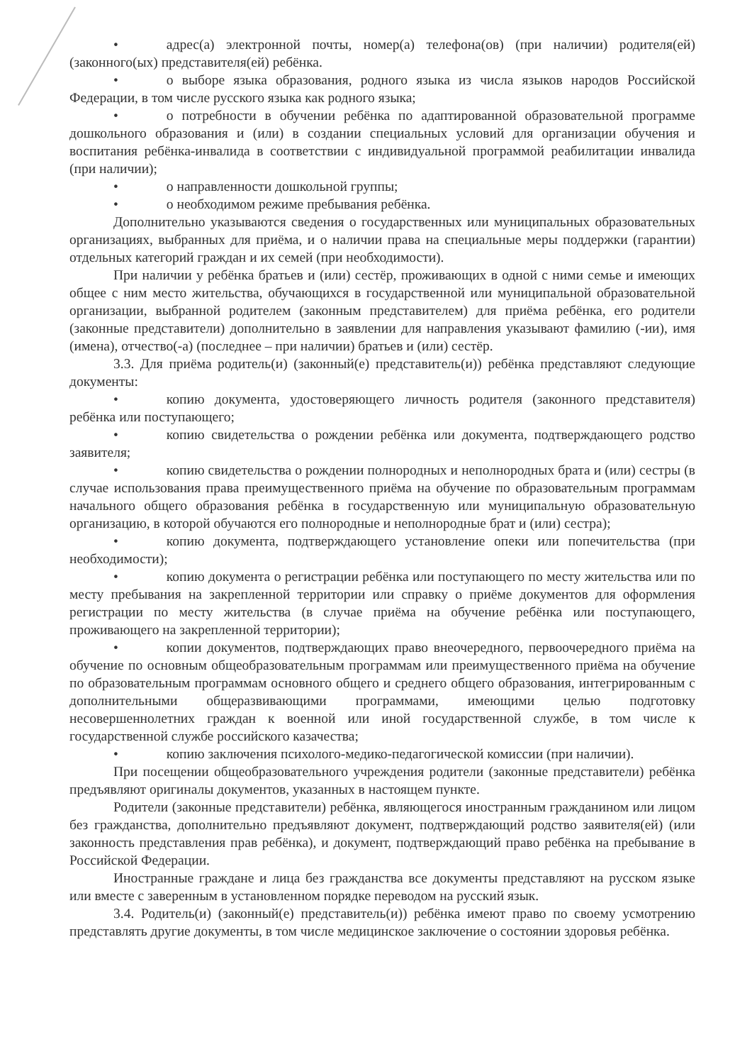• адрес(а) электронной почты, номер(а) телефона(ов) (при наличии) родителя(ей) (законного(ых) представителя(ей) ребёнка.
• о выборе языка образования, родного языка из числа языков народов Российской Федерации, в том числе русского языка как родного языка;
• о потребности в обучении ребёнка по адаптированной образовательной программе дошкольного образования и (или) в создании специальных условий для организации обучения и воспитания ребёнка-инвалида в соответствии с индивидуальной программой реабилитации инвалида (при наличии);
• о направленности дошкольной группы;
• о необходимом режиме пребывания ребёнка.
Дополнительно указываются сведения о государственных или муниципальных образовательных организациях, выбранных для приёма, и о наличии права на специальные меры поддержки (гарантии) отдельных категорий граждан и их семей (при необходимости).
При наличии у ребёнка братьев и (или) сестёр, проживающих в одной с ними семье и имеющих общее с ним место жительства, обучающихся в государственной или муниципальной образовательной организации, выбранной родителем (законным представителем) для приёма ребёнка, его родители (законные представители) дополнительно в заявлении для направления указывают фамилию (-ии), имя (имена), отчество(-а) (последнее – при наличии) братьев и (или) сестёр.
3.3. Для приёма родитель(и) (законный(е) представитель(и)) ребёнка представляют следующие документы:
• копию документа, удостоверяющего личность родителя (законного представителя) ребёнка или поступающего;
• копию свидетельства о рождении ребёнка или документа, подтверждающего родство заявителя;
• копию свидетельства о рождении полнородных и неполнородных брата и (или) сестры (в случае использования права преимущественного приёма на обучение по образовательным программам начального общего образования ребёнка в государственную или муниципальную образовательную организацию, в которой обучаются его полнородные и неполнородные брат и (или) сестра);
• копию документа, подтверждающего установление опеки или попечительства (при необходимости);
• копию документа о регистрации ребёнка или поступающего по месту жительства или по месту пребывания на закрепленной территории или справку о приёме документов для оформления регистрации по месту жительства (в случае приёма на обучение ребёнка или поступающего, проживающего на закрепленной территории);
• копии документов, подтверждающих право внеочередного, первоочередного приёма на обучение по основным общеобразовательным программам или преимущественного приёма на обучение по образовательным программам основного общего и среднего общего образования, интегрированным с дополнительными общеразвивающими программами, имеющими целью подготовку несовершеннолетних граждан к военной или иной государственной службе, в том числе к государственной службе российского казачества;
• копию заключения психолого-медико-педагогической комиссии (при наличии).
При посещении общеобразовательного учреждения родители (законные представители) ребёнка предъявляют оригиналы документов, указанных в настоящем пункте.
Родители (законные представители) ребёнка, являющегося иностранным гражданином или лицом без гражданства, дополнительно предъявляют документ, подтверждающий родство заявителя(ей) (или законность представления прав ребёнка), и документ, подтверждающий право ребёнка на пребывание в Российской Федерации.
Иностранные граждане и лица без гражданства все документы представляют на русском языке или вместе с заверенным в установленном порядке переводом на русский язык.
3.4. Родитель(и) (законный(е) представитель(и)) ребёнка имеют право по своему усмотрению представлять другие документы, в том числе медицинское заключение о состоянии здоровья ребёнка.